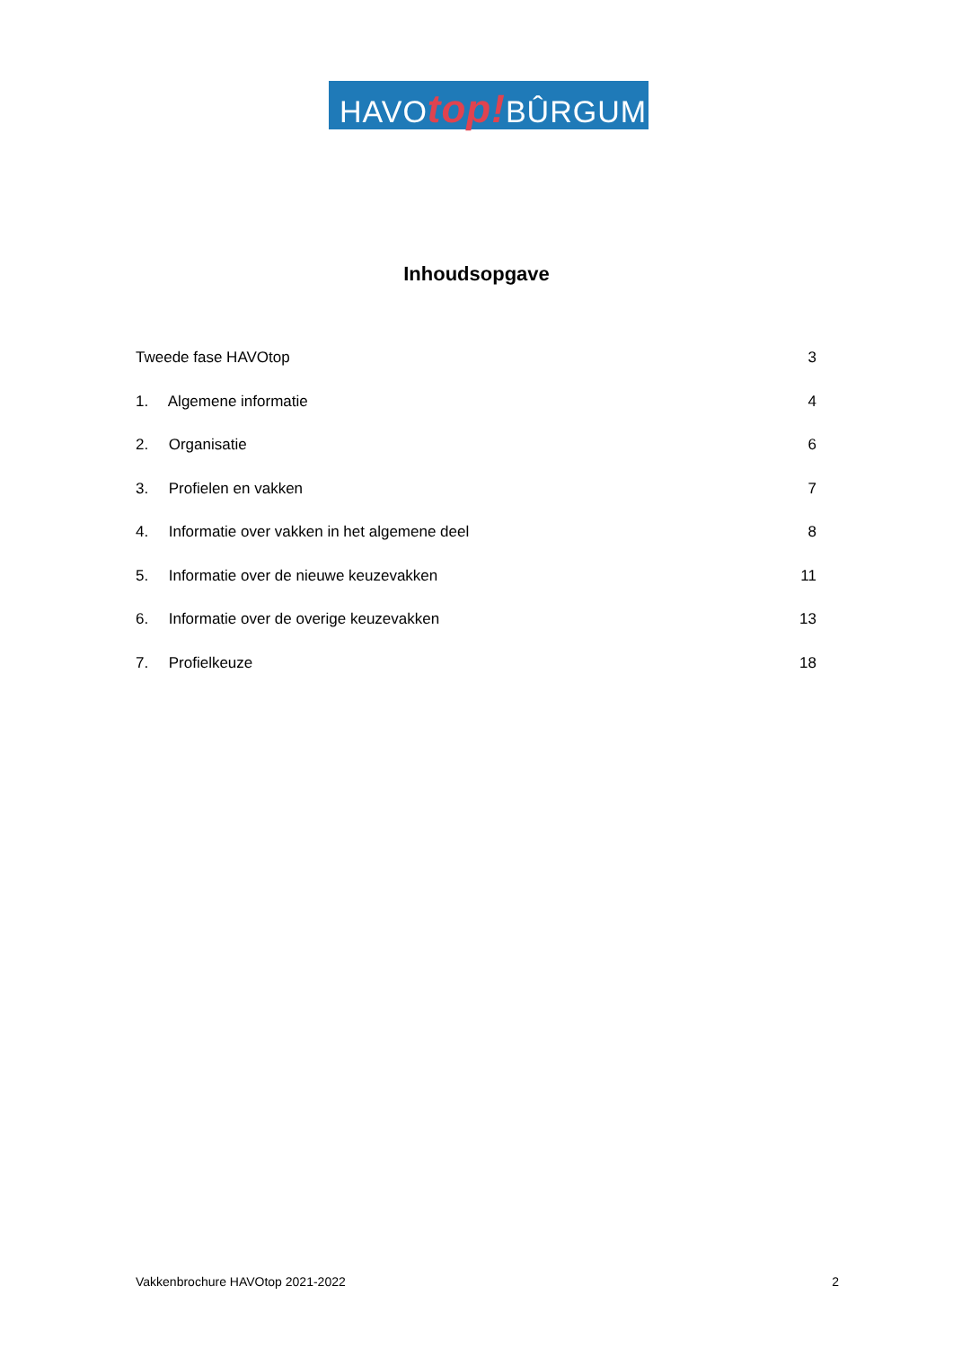HAVOtop!BÛRGUM
Inhoudsopgave
Tweede fase HAVOtop 3
1. Algemene informatie 4
2. Organisatie 6
3. Profielen en vakken 7
4. Informatie over vakken in het algemene deel 8
5. Informatie over de nieuwe keuzevakken 11
6. Informatie over de overige keuzevakken 13
7. Profielkeuze 18
Vakkenbrochure HAVOtop 2021-2022 2